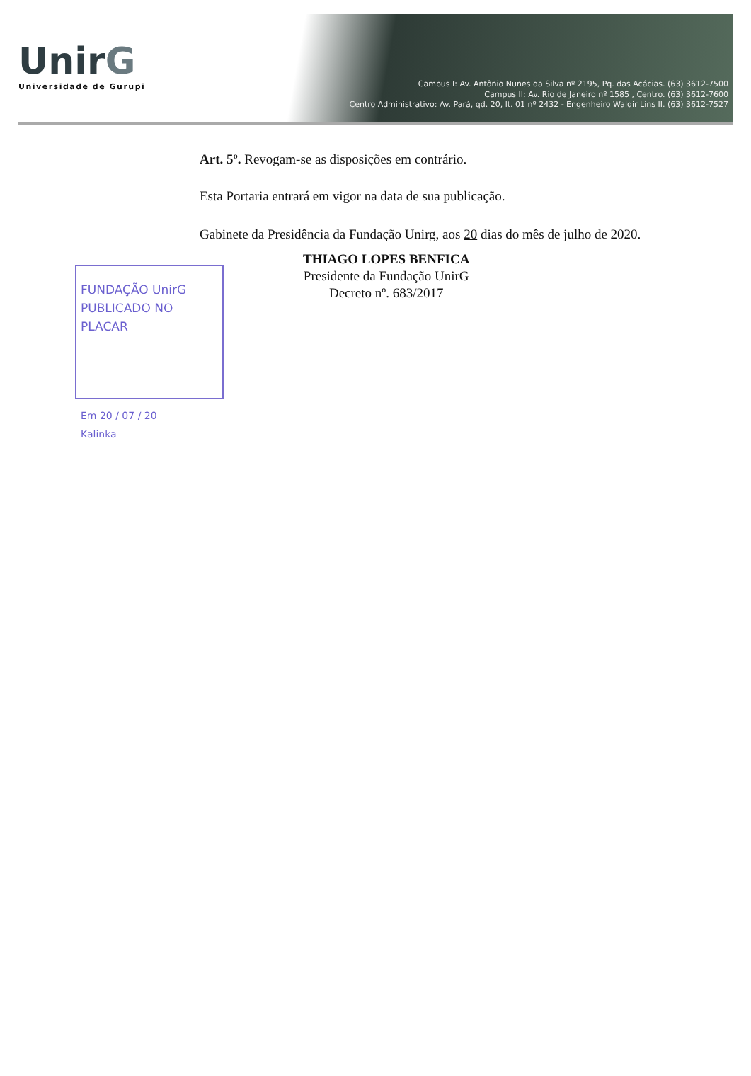UnirG
Universidade de Gurupi
Campus I: Av. Antônio Nunes da Silva nº 2195, Pq. das Acácias. (63) 3612-7500
Campus II: Av. Rio de Janeiro nº 1585 , Centro. (63) 3612-7600
Centro Administrativo: Av. Pará, qd. 20, lt. 01 nº 2432 - Engenheiro Waldir Lins II. (63) 3612-7527
Art. 5º. Revogam-se as disposições em contrário.
Esta Portaria entrará em vigor na data de sua publicação.
Gabinete da Presidência da Fundação Unirg, aos 20 dias do mês de julho de 2020.
FUNDAÇÃO UnirG
PUBLICADO NO PLACAR
Em 20 / 07 / 20
Kalinka
THIAGO LOPES BENFICA
Presidente da Fundação UnirG
Decreto nº. 683/2017